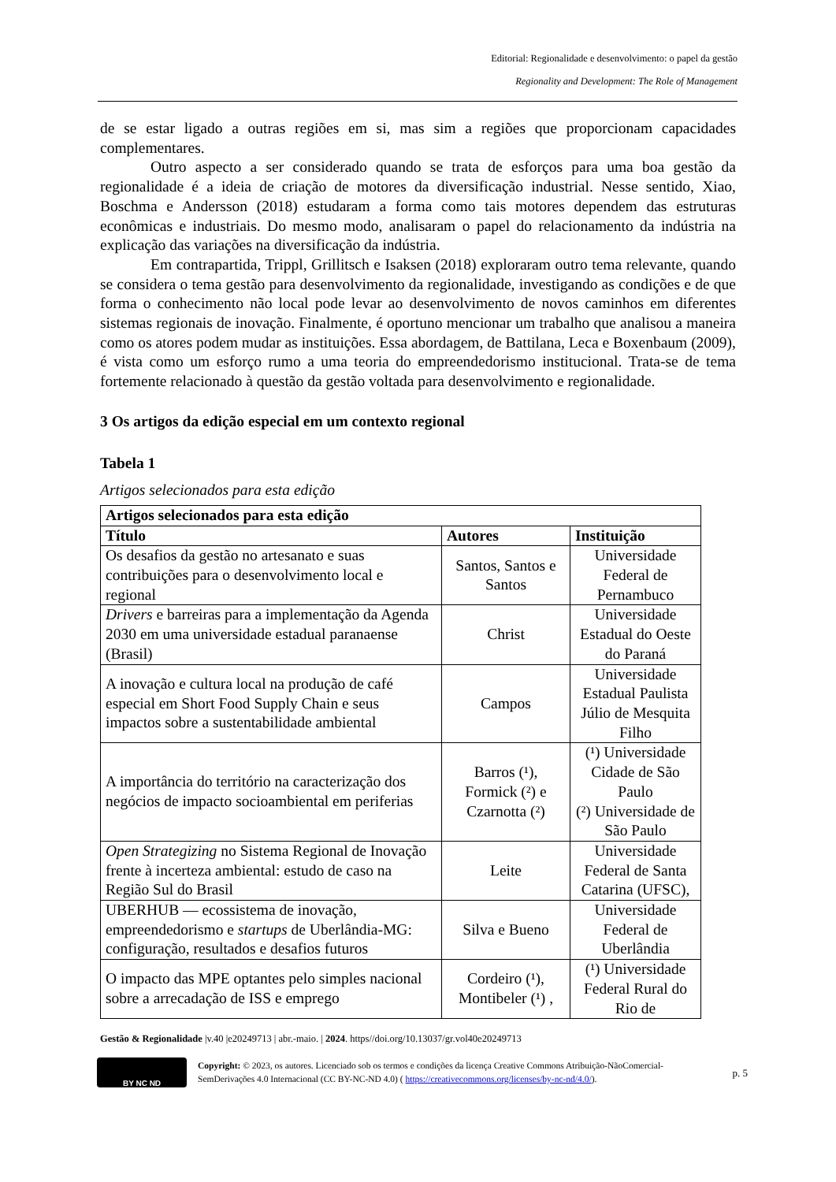Editorial: Regionalidade e desenvolvimento: o papel da gestão
Regionality and Development: The Role of Management
de se estar ligado a outras regiões em si, mas sim a regiões que proporcionam capacidades complementares.
Outro aspecto a ser considerado quando se trata de esforços para uma boa gestão da regionalidade é a ideia de criação de motores da diversificação industrial. Nesse sentido, Xiao, Boschma e Andersson (2018) estudaram a forma como tais motores dependem das estruturas econômicas e industriais. Do mesmo modo, analisaram o papel do relacionamento da indústria na explicação das variações na diversificação da indústria.
Em contrapartida, Trippl, Grillitsch e Isaksen (2018) exploraram outro tema relevante, quando se considera o tema gestão para desenvolvimento da regionalidade, investigando as condições e de que forma o conhecimento não local pode levar ao desenvolvimento de novos caminhos em diferentes sistemas regionais de inovação. Finalmente, é oportuno mencionar um trabalho que analisou a maneira como os atores podem mudar as instituições. Essa abordagem, de Battilana, Leca e Boxenbaum (2009), é vista como um esforço rumo a uma teoria do empreendedorismo institucional. Trata-se de tema fortemente relacionado à questão da gestão voltada para desenvolvimento e regionalidade.
3 Os artigos da edição especial em um contexto regional
Tabela 1
Artigos selecionados para esta edição
| Artigos selecionados para esta edição | | |
| --- | --- | --- |
| Título | Autores | Instituição |
| Os desafios da gestão no artesanato e suas contribuições para o desenvolvimento local e regional | Santos, Santos e Santos | Universidade Federal de Pernambuco |
| Drivers e barreiras para a implementação da Agenda 2030 em uma universidade estadual paranaense (Brasil) | Christ | Universidade Estadual do Oeste do Paraná |
| A inovação e cultura local na produção de café especial em Short Food Supply Chain e seus impactos sobre a sustentabilidade ambiental | Campos | Universidade Estadual Paulista Júlio de Mesquita Filho |
| A importância do território na caracterização dos negócios de impacto socioambiental em periferias | Barros (¹), Formick (²) e Czarnotta (²) | (¹) Universidade Cidade de São Paulo (²) Universidade de São Paulo |
| Open Strategizing no Sistema Regional de Inovação frente à incerteza ambiental: estudo de caso na Região Sul do Brasil | Leite | Universidade Federal de Santa Catarina (UFSC), |
| UBERHUB — ecossistema de inovação, empreendedorismo e startups de Uberlândia-MG: configuração, resultados e desafios futuros | Silva e Bueno | Universidade Federal de Uberlândia |
| O impacto das MPE optantes pelo simples nacional sobre a arrecadação de ISS e emprego | Cordeiro (¹), Montibeler (¹) , | (¹) Universidade Federal Rural do Rio de |
Gestão & Regionalidade |v.40 |e20249713 | abr.-maio. | 2024. https//doi.org/10.13037/gr.vol40e20249713
BY NC ND
Copyright: © 2023, os autores. Licenciado sob os termos e condições da licença Creative Commons Atribuição-NãoComercial-SemDerivações 4.0 Internacional (CC BY-NC-ND 4.0) ( https://creativecommons.org/licenses/by-nc-nd/4.0/).
p. 5